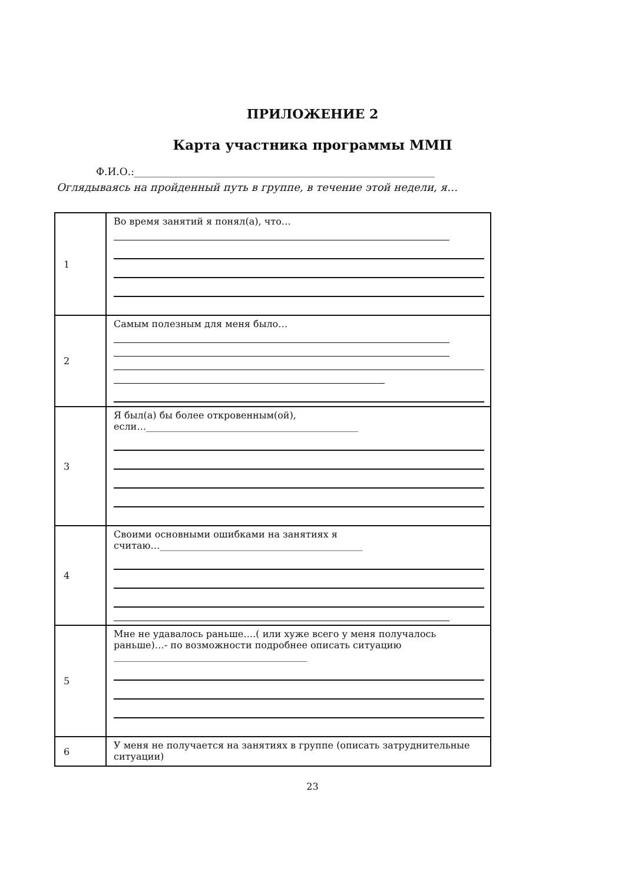ПРИЛОЖЕНИЕ 2
Карта участника программы ММП
Ф.И.О.:____________________________________________________________
Оглядываясь на пройденный путь в группе, в течение этой недели, я…
| 1 | Во время занятий я понял(а), что… |
| 2 | Самым полезным для меня было… |
| 3 | Я был(а) бы более откровенным(ой), если…_____________________________________________ |
| 4 | Своими основными ошибками на занятиях я считаю…___________________________________________ |
| 5 | Мне не удавалось раньше….( или хуже всего у меня получалось раньше)…- по возможности подробнее описать ситуацию _________________________________________ |
| 6 | У меня не получается на занятиях в группе (описать затруднительные ситуации) |
23